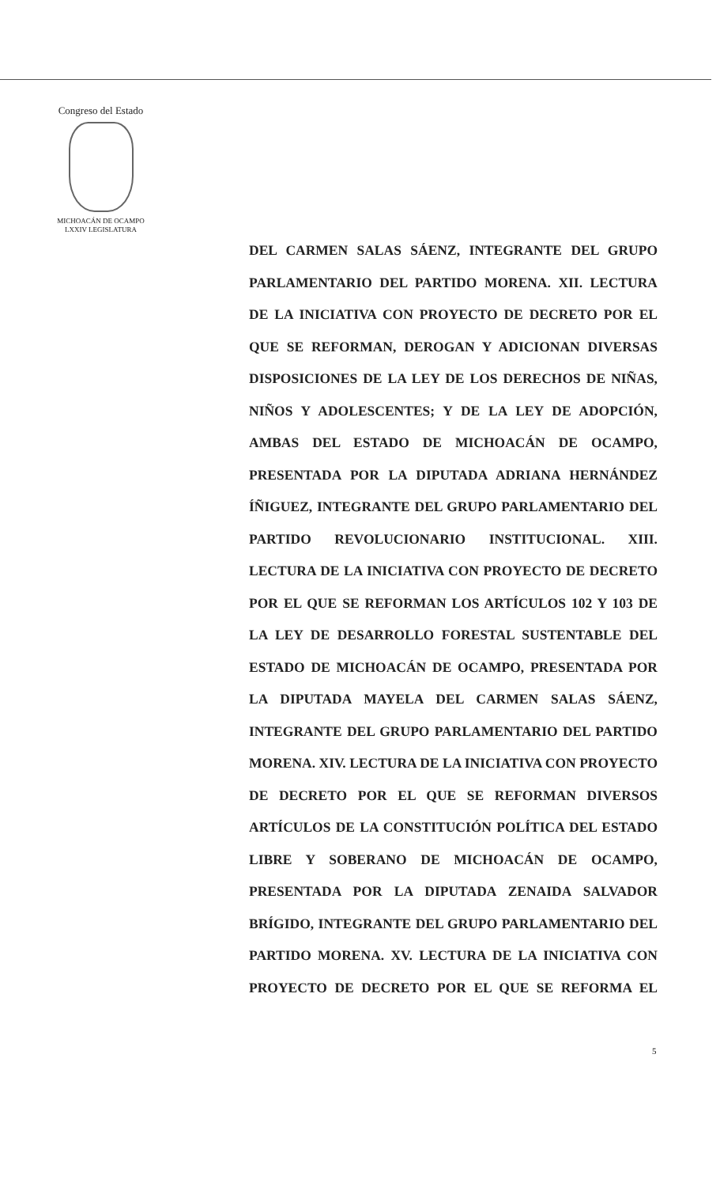Congreso del Estado
MICHOACÁN DE OCAMPO
LXXIV LEGISLATURA
DEL CARMEN SALAS SÁENZ, INTEGRANTE DEL GRUPO PARLAMENTARIO DEL PARTIDO MORENA. XII. LECTURA DE LA INICIATIVA CON PROYECTO DE DECRETO POR EL QUE SE REFORMAN, DEROGAN Y ADICIONAN DIVERSAS DISPOSICIONES DE LA LEY DE LOS DERECHOS DE NIÑAS, NIÑOS Y ADOLESCENTES; Y DE LA LEY DE ADOPCIÓN, AMBAS DEL ESTADO DE MICHOACÁN DE OCAMPO, PRESENTADA POR LA DIPUTADA ADRIANA HERNÁNDEZ ÍÑIGUEZ, INTEGRANTE DEL GRUPO PARLAMENTARIO DEL PARTIDO REVOLUCIONARIO INSTITUCIONAL. XIII. LECTURA DE LA INICIATIVA CON PROYECTO DE DECRETO POR EL QUE SE REFORMAN LOS ARTÍCULOS 102 Y 103 DE LA LEY DE DESARROLLO FORESTAL SUSTENTABLE DEL ESTADO DE MICHOACÁN DE OCAMPO, PRESENTADA POR LA DIPUTADA MAYELA DEL CARMEN SALAS SÁENZ, INTEGRANTE DEL GRUPO PARLAMENTARIO DEL PARTIDO MORENA. XIV. LECTURA DE LA INICIATIVA CON PROYECTO DE DECRETO POR EL QUE SE REFORMAN DIVERSOS ARTÍCULOS DE LA CONSTITUCIÓN POLÍTICA DEL ESTADO LIBRE Y SOBERANO DE MICHOACÁN DE OCAMPO, PRESENTADA POR LA DIPUTADA ZENAIDA SALVADOR BRÍGIDO, INTEGRANTE DEL GRUPO PARLAMENTARIO DEL PARTIDO MORENA. XV. LECTURA DE LA INICIATIVA CON PROYECTO DE DECRETO POR EL QUE SE REFORMA EL
5